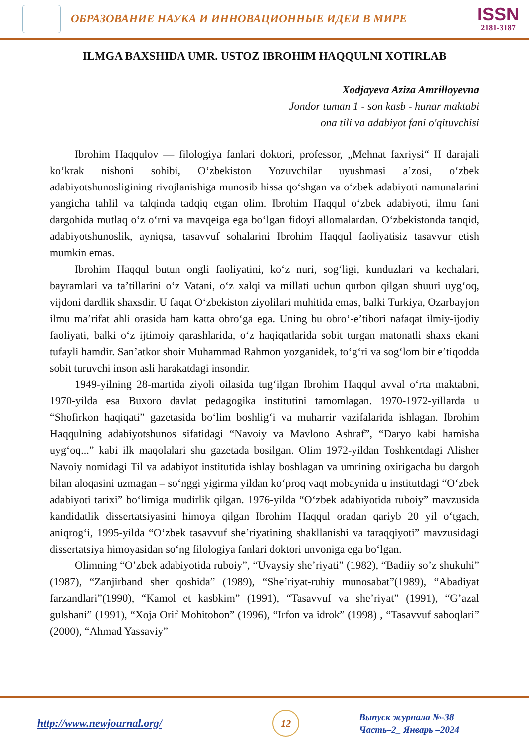ОБРАЗОВАНИЕ НАУКА И ИННОВАЦИОННЫЕ ИДЕИ В МИРЕ
ISSN
2181-3187
ILMGA BAXSHIDA UMR. USTOZ IBROHIM HAQQULNI XOTIRLAB
Xodjayeva Aziza Amrilloyevna
Jondor tuman 1 - son kasb - hunar maktabi
ona tili va adabiyot fani o'qituvchisi
Ibrohim Haqqulov — filologiya fanlari doktori, professor, „Mehnat faxriysi“ II darajali koʻkrak nishoni sohibi, Oʻzbekiston Yozuvchilar uyushmasi aʼzosi, oʻzbek adabiyotshunosligining rivojlanishiga munosib hissa qoʻshgan va oʻzbek adabiyoti namunalarini yangicha tahlil va talqinda tadqiq etgan olim. Ibrohim Haqqul oʻzbek adabiyoti, ilmu fani dargohida mutlaq oʻz oʻrni va mavqeiga ega boʻlgan fidoyi allomalardan. Oʻzbekistonda tanqid, adabiyotshunoslik, ayniqsa, tasavvuf sohalarini Ibrohim Haqqul faoliyatisiz tasavvur etish mumkin emas.
Ibrohim Haqqul butun ongli faoliyatini, koʻz nuri, sogʻligi, kunduzlari va kechalari, bayramlari va taʼtillarini oʻz Vatani, oʻz xalqi va millati uchun qurbon qilgan shuuri uygʻoq, vijdoni dardlik shaxsdir. U faqat Oʻzbekiston ziyolilari muhitida emas, balki Turkiya, Ozarbayjon ilmu maʼrifat ahli orasida ham katta obroʻga ega. Uning bu obroʻ-eʼtibori nafaqat ilmiy-ijodiy faoliyati, balki oʻz ijtimoiy qarashlarida, oʻz haqiqatlarida sobit turgan matonatli shaxs ekani tufayli hamdir. Sanʼatkor shoir Muhammad Rahmon yozganidek, toʻgʻri va sogʻlom bir eʼtiqodda sobit turuvchi inson asli harakatdagi insondir.
1949-yilning 28-martida ziyoli oilasida tugʻilgan Ibrohim Haqqul avval oʻrta maktabni, 1970-yilda esa Buxoro davlat pedagogika institutini tamomlagan. 1970-1972-yillarda u “Shofirkon haqiqati” gazetasida boʻlim boshligʻi va muharrir vazifalarida ishlagan. Ibrohim Haqqulning adabiyotshunos sifatidagi “Navoiy va Mavlono Ashraf”, “Daryo kabi hamisha uygʻoq...” kabi ilk maqolalari shu gazetada bosilgan. Olim 1972-yildan Toshkentdagi Alisher Navoiy nomidagi Til va adabiyot institutida ishlay boshlagan va umrining oxirigacha bu dargoh bilan aloqasini uzmagan – soʻnggi yigirma yildan koʻproq vaqt mobaynida u institutdagi “Oʻzbek adabiyoti tarixi” boʻlimiga mudirlik qilgan. 1976-yilda “Oʻzbek adabiyotida ruboiy” mavzusida kandidatlik dissertatsiyasini himoya qilgan Ibrohim Haqqul oradan qariyb 20 yil oʻtgach, aniqrogʻi, 1995-yilda “Oʻzbek tasavvuf sheʼriyatining shakllanishi va taraqqiyoti” mavzusidagi dissertatsiya himoyasidan soʻng filologiya fanlari doktori unvoniga ega boʻlgan.
Olimning “O’zbek adabiyotida ruboiy”, “Uvaysiy she’riyati” (1982), “Badiiy so’z shukuhi” (1987), “Zanjirband sher qoshida” (1989), “She’riyat-ruhiy munosabat”(1989), “Abadiyat farzandlari”(1990), “Kamol et kasbkim” (1991), “Tasavvuf va she’riyat” (1991), “G’azal gulshani” (1991), “Xoja Orif Mohitobon” (1996), “Irfon va idrok” (1998) , “Tasavvuf saboqlari” (2000), “Ahmad Yassaviy”
http://www.newjournal.org/
12
Выпуск журнала №-38
Часть–2_ Январь –2024